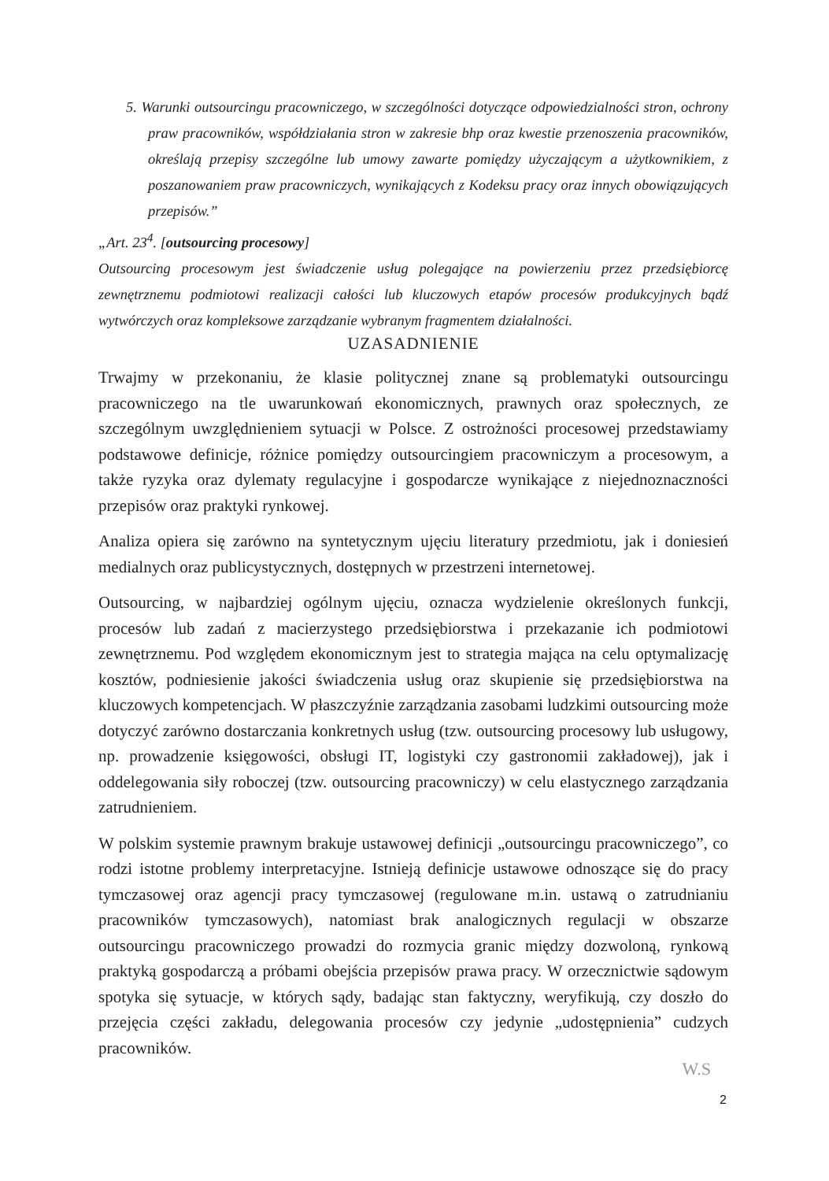5. Warunki outsourcingu pracowniczego, w szczególności dotyczące odpowiedzialności stron, ochrony praw pracowników, współdziałania stron w zakresie bhp oraz kwestie przenoszenia pracowników, określają przepisy szczególne lub umowy zawarte pomiędzy użyczającym a użytkownikiem, z poszanowaniem praw pracowniczych, wynikających z Kodeksu pracy oraz innych obowiązujących przepisów.”
„Art. 23<sup>4</sup>. [outsourcing procesowy]
Outsourcing procesowym jest świadczenie usług polegające na powierzeniu przez przedsiębiorcę zewnętrznemu podmiotowi realizacji całości lub kluczowych etapów procesów produkcyjnych bądź wytwórczych oraz kompleksowe zarządzanie wybranym fragmentem działalności.
UZASADNIENIE
Trwajmy w przekonaniu, że klasie politycznej znane są problematyki outsourcingu pracowniczego na tle uwarunkowań ekonomicznych, prawnych oraz społecznych, ze szczególnym uwzględnieniem sytuacji w Polsce. Z ostrożności procesowej przedstawiamy podstawowe definicje, różnice pomiędzy outsourcingiem pracowniczym a procesowym, a także ryzyka oraz dylematy regulacyjne i gospodarcze wynikające z niejednoznaczności przepisów oraz praktyki rynkowej.
Analiza opiera się zarówno na syntetycznym ujęciu literatury przedmiotu, jak i doniesień medialnych oraz publicystycznych, dostępnych w przestrzeni internetowej.
Outsourcing, w najbardziej ogólnym ujęciu, oznacza wydzielenie określonych funkcji, procesów lub zadań z macierzystego przedsiębiorstwa i przekazanie ich podmiotowi zewnętrznemu. Pod względem ekonomicznym jest to strategia mająca na celu optymalizację kosztów, podniesienie jakości świadczenia usług oraz skupienie się przedsiębiorstwa na kluczowych kompetencjach. W płaszczyźnie zarządzania zasobami ludzkimi outsourcing może dotyczyć zarówno dostarczania konkretnych usług (tzw. outsourcing procesowy lub usługowy, np. prowadzenie księgowości, obsługi IT, logistyki czy gastronomii zakładowej), jak i oddelegowania siły roboczej (tzw. outsourcing pracowniczy) w celu elastycznego zarządzania zatrudnieniem.
W polskim systemie prawnym brakuje ustawowej definicji „outsourcingu pracowniczego”, co rodzi istotne problemy interpretacyjne. Istnieją definicje ustawowe odnoszące się do pracy tymczasowej oraz agencji pracy tymczasowej (regulowane m.in. ustawą o zatrudnianiu pracowników tymczasowych), natomiast brak analogicznych regulacji w obszarze outsourcingu pracowniczego prowadzi do rozmycia granic między dozwoloną, rynkową praktyką gospodarczą a próbami obejścia przepisów prawa pracy. W orzecznictwie sądowym spotyka się sytuacje, w których sądy, badając stan faktyczny, weryfikują, czy doszło do przejęcia części zakładu, delegowania procesów czy jedynie „udostępnienia” cudzych pracowników.
W.S
2